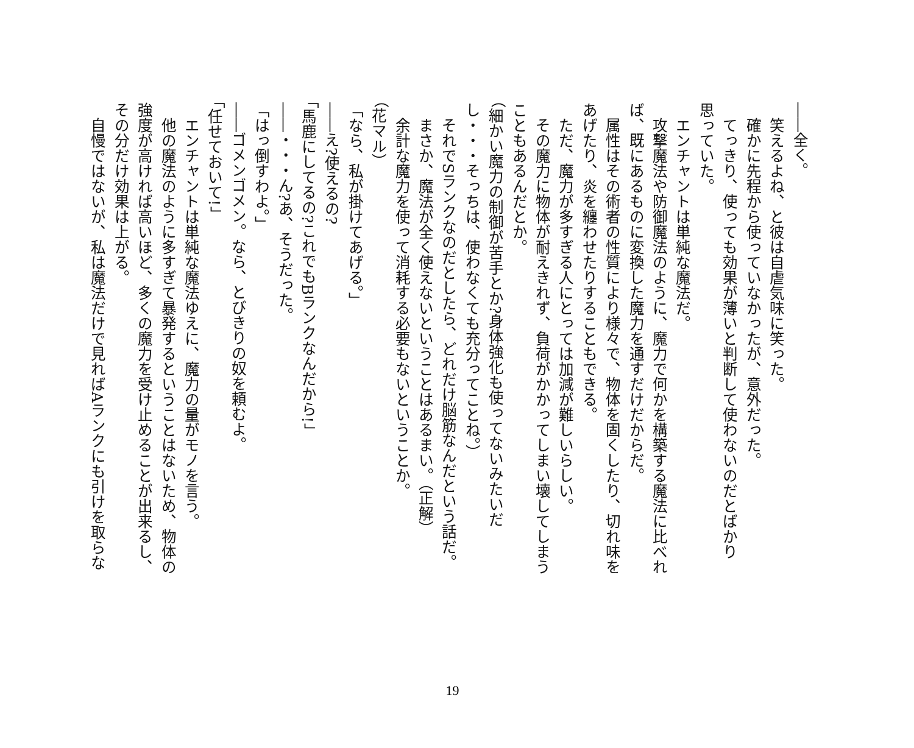――全く。 　笑えるよね、と彼は自虐気味に笑った。 　確かに先程から使っていなかったが、意外だった。 　てっきり、使っても効果が薄いと判断して使わないのだとばかり 思っていた。 　エンチャントは単純な魔法だ。 　攻撃魔法や防御魔法のように、魔力で何かを構築する魔法に比べれ ば、既にあるものに変換した魔力を通すだけだからだ。 　属性はその術者の性質により様々で、物体を固くしたり、切れ味を あげたり、炎を纏わせたりすることもできる。 　ただ、魔力が多すぎる人にとっては加減が難しいらしい。 　その魔力に物体が耐えきれず、負荷がかかってしまい壊してしまう こともあるんだとか。 （細かい魔力の制御が苦手とか?身体強化も使ってないみたいだ し・・・そっちは、使わなくても充分ってことね。） 　それでSランクなのだとしたら、どれだけ脳筋なんだという話だ。 　まさか、魔法が全く使えないということはあるまい。（正解） 　余計な魔力を使って消耗する必要もないということか。 （花マル） 「なら、私が掛けてあげる。」 ――え?使えるの? 「馬鹿にしてるの?これでもBランクなんだから!」 ――・・・ん?あ、そうだった。 「はっ倒すわよ。」 ――ゴメンゴメン。なら、とびきりの奴を頼むよ。 「任せておいて!」 　エンチャントは単純な魔法ゆえに、魔力の量がモノを言う。 　他の魔法のように多すぎて暴発するということはないため、物体の 強度が高ければ高いほど、多くの魔力を受け止めることが出来るし、 その分だけ効果は上がる。 　自慢ではないが、私は魔法だけで見ればAランクにも引けを取らな
19